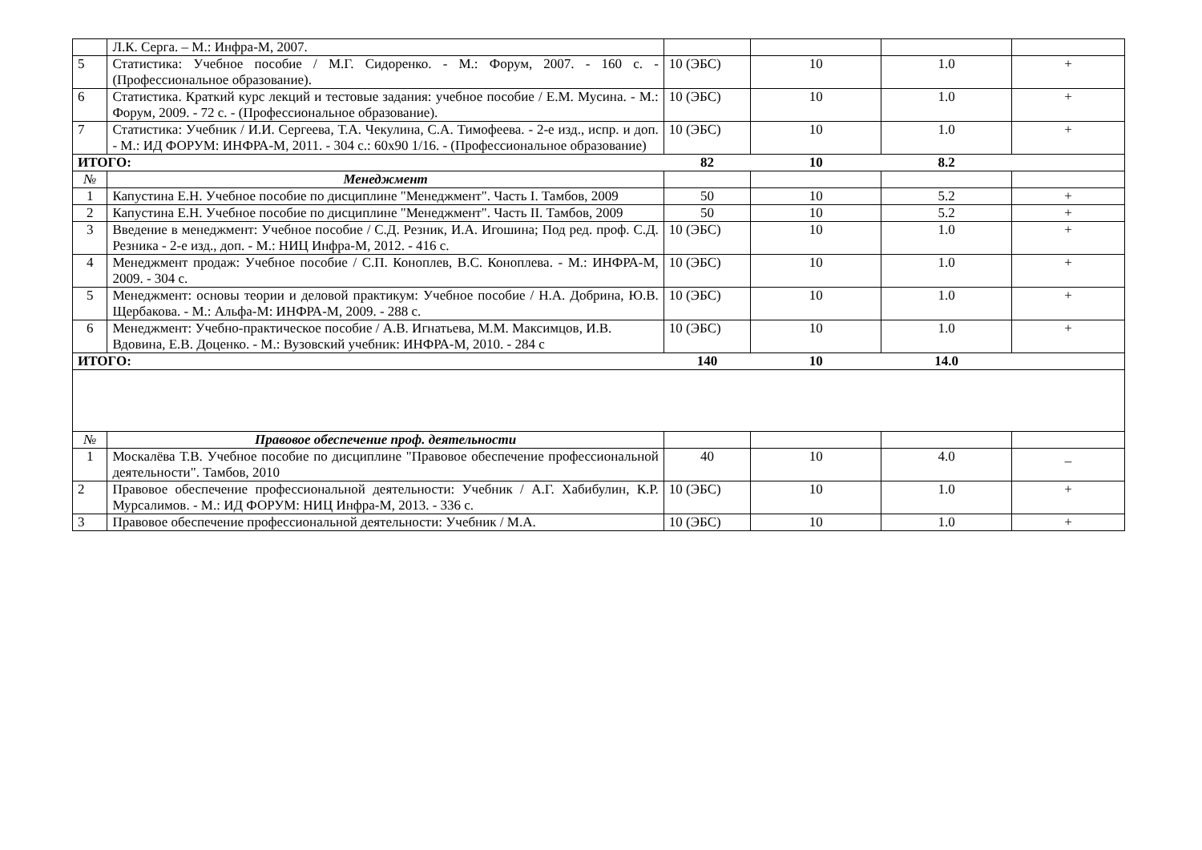| | Л.К. Серга. – М.: Инфра-М, 2007. | | | | |
| 5 | Статистика: Учебное пособие / М.Г. Сидоренко. - М.: Форум, 2007. - 160 с. - (Профессиональное образование). | 10 (ЭБС) | 10 | 1.0 | + |
| 6 | Статистика. Краткий курс лекций и тестовые задания: учебное пособие / Е.М. Мусина. - М.: Форум, 2009. - 72 с. - (Профессиональное образование). | 10 (ЭБС) | 10 | 1.0 | + |
| 7 | Статистика: Учебник / И.И. Сергеева, Т.А. Чекулина, С.А. Тимофеева. - 2-е изд., испр. и доп. - М.: ИД ФОРУМ: ИНФРА-М, 2011. - 304 с.: 60x90 1/16. - (Профессиональное образование) | 10 (ЭБС) | 10 | 1.0 | + |
| ИТОГО: | | 82 | 10 | 8.2 | |
| № | Менеджмент | | | | |
| 1 | Капустина Е.Н. Учебное пособие по дисциплине "Менеджмент". Часть I. Тамбов, 2009 | 50 | 10 | 5.2 | + |
| 2 | Капустина Е.Н. Учебное пособие по дисциплине "Менеджмент". Часть II. Тамбов, 2009 | 50 | 10 | 5.2 | + |
| 3 | Введение в менеджмент: Учебное пособие / С.Д. Резник, И.А. Игошина; Под ред. проф. С.Д. Резника - 2-е изд., доп. - М.: НИЦ Инфра-М, 2012. - 416 с. | 10 (ЭБС) | 10 | 1.0 | + |
| 4 | Менеджмент продаж: Учебное пособие / С.П. Коноплев, В.С. Коноплева. - М.: ИНФРА-М, 2009. - 304 с. | 10 (ЭБС) | 10 | 1.0 | + |
| 5 | Менеджмент: основы теории и деловой практикум: Учебное пособие / Н.А. Добрина, Ю.В. Щербакова. - М.: Альфа-М: ИНФРА-М, 2009. - 288 с. | 10 (ЭБС) | 10 | 1.0 | + |
| 6 | Менеджмент: Учебно-практическое пособие / А.В. Игнатьева, М.М. Максимцов, И.В. Вдовина, Е.В. Доценко. - М.: Вузовский учебник: ИНФРА-М, 2010. - 284 с | 10 (ЭБС) | 10 | 1.0 | + |
| ИТОГО: | | 140 | 10 | 14.0 | |
| № | Правовое обеспечение проф. деятельности | | | | |
| 1 | Москалёва Т.В. Учебное пособие по дисциплине "Правовое обеспечение профессиональной деятельности". Тамбов, 2010 | 40 | 10 | 4.0 | _ |
| 2 | Правовое обеспечение профессиональной деятельности: Учебник / А.Г. Хабибулин, К.Р. Мурсалимов. - М.: ИД ФОРУМ: НИЦ Инфра-М, 2013. - 336 с. | 10 (ЭБС) | 10 | 1.0 | + |
| 3 | Правовое обеспечение профессиональной деятельности: Учебник / М.А. | 10 (ЭБС) | 10 | 1.0 | + |